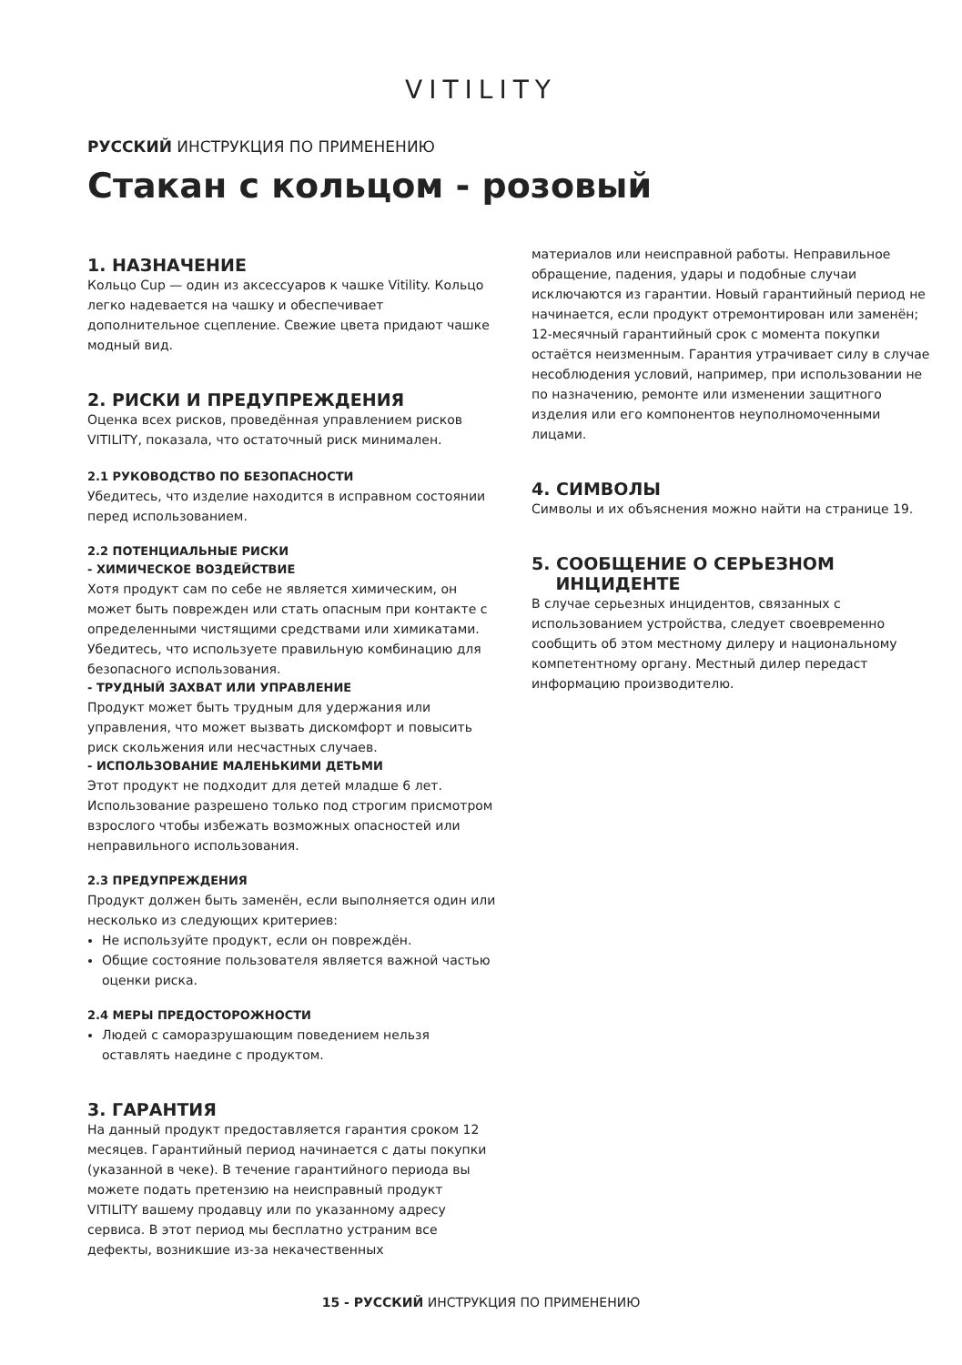VITILITY
РУССКИЙ ИНСТРУКЦИЯ ПО ПРИМЕНЕНИЮ
Стакан с кольцом - розовый
1. НАЗНАЧЕНИЕ
Кольцо Cup — один из аксессуаров к чашке Vitility. Кольцо легко надевается на чашку и обеспечивает дополнительное сцепление. Свежие цвета придают чашке модный вид.
2. РИСКИ И ПРЕДУПРЕЖДЕНИЯ
Оценка всех рисков, проведённая управлением рисков VITILITY, показала, что остаточный риск минимален.
2.1 РУКОВОДСТВО ПО БЕЗОПАСНОСТИ
Убедитесь, что изделие находится в исправном состоянии перед использованием.
2.2 ПОТЕНЦИАЛЬНЫЕ РИСКИ
- ХИМИЧЕСКОЕ ВОЗДЕЙСТВИЕ
Хотя продукт сам по себе не является химическим, он может быть поврежден или стать опасным при контакте с определенными чистящими средствами или химикатами. Убедитесь, что используете правильную комбинацию для безопасного использования.
- ТРУДНЫЙ ЗАХВАТ ИЛИ УПРАВЛЕНИЕ
Продукт может быть трудным для удержания или управления, что может вызвать дискомфорт и повысить риск скольжения или несчастных случаев.
- ИСПОЛЬЗОВАНИЕ МАЛЕНЬКИМИ ДЕТЬМИ
Этот продукт не подходит для детей младше 6 лет. Использование разрешено только под строгим присмотром взрослого чтобы избежать возможных опасностей или неправильного использования.
2.3 ПРЕДУПРЕЖДЕНИЯ
Продукт должен быть заменён, если выполняется один или несколько из следующих критериев:
Не используйте продукт, если он повреждён.
Общие состояние пользователя является важной частью оценки риска.
2.4 МЕРЫ ПРЕДОСТОРОЖНОСТИ
Людей с саморазрушающим поведением нельзя оставлять наедине с продуктом.
3. ГАРАНТИЯ
На данный продукт предоставляется гарантия сроком 12 месяцев. Гарантийный период начинается с даты покупки (указанной в чеке). В течение гарантийного периода вы можете подать претензию на неисправный продукт VITILITY вашему продавцу или по указанному адресу сервиса. В этот период мы бесплатно устраним все дефекты, возникшие из-за некачественных
материалов или неисправной работы. Неправильное обращение, падения, удары и подобные случаи исключаются из гарантии. Новый гарантийный период не начинается, если продукт отремонтирован или заменён; 12-месячный гарантийный срок с момента покупки остаётся неизменным. Гарантия утрачивает силу в случае несоблюдения условий, например, при использовании не по назначению, ремонте или изменении защитного изделия или его компонентов неуполномоченными лицами.
4. СИМВОЛЫ
Символы и их объяснения можно найти на странице 19.
5. СООБЩЕНИЕ О СЕРЬЕЗНОМ
ИНЦИДЕНТЕ
В случае серьезных инцидентов, связанных с использованием устройства, следует своевременно сообщить об этом местному дилеру и национальному компетентному органу. Местный дилер передаст информацию производителю.
15 - РУССКИЙ ИНСТРУКЦИЯ ПО ПРИМЕНЕНИЮ